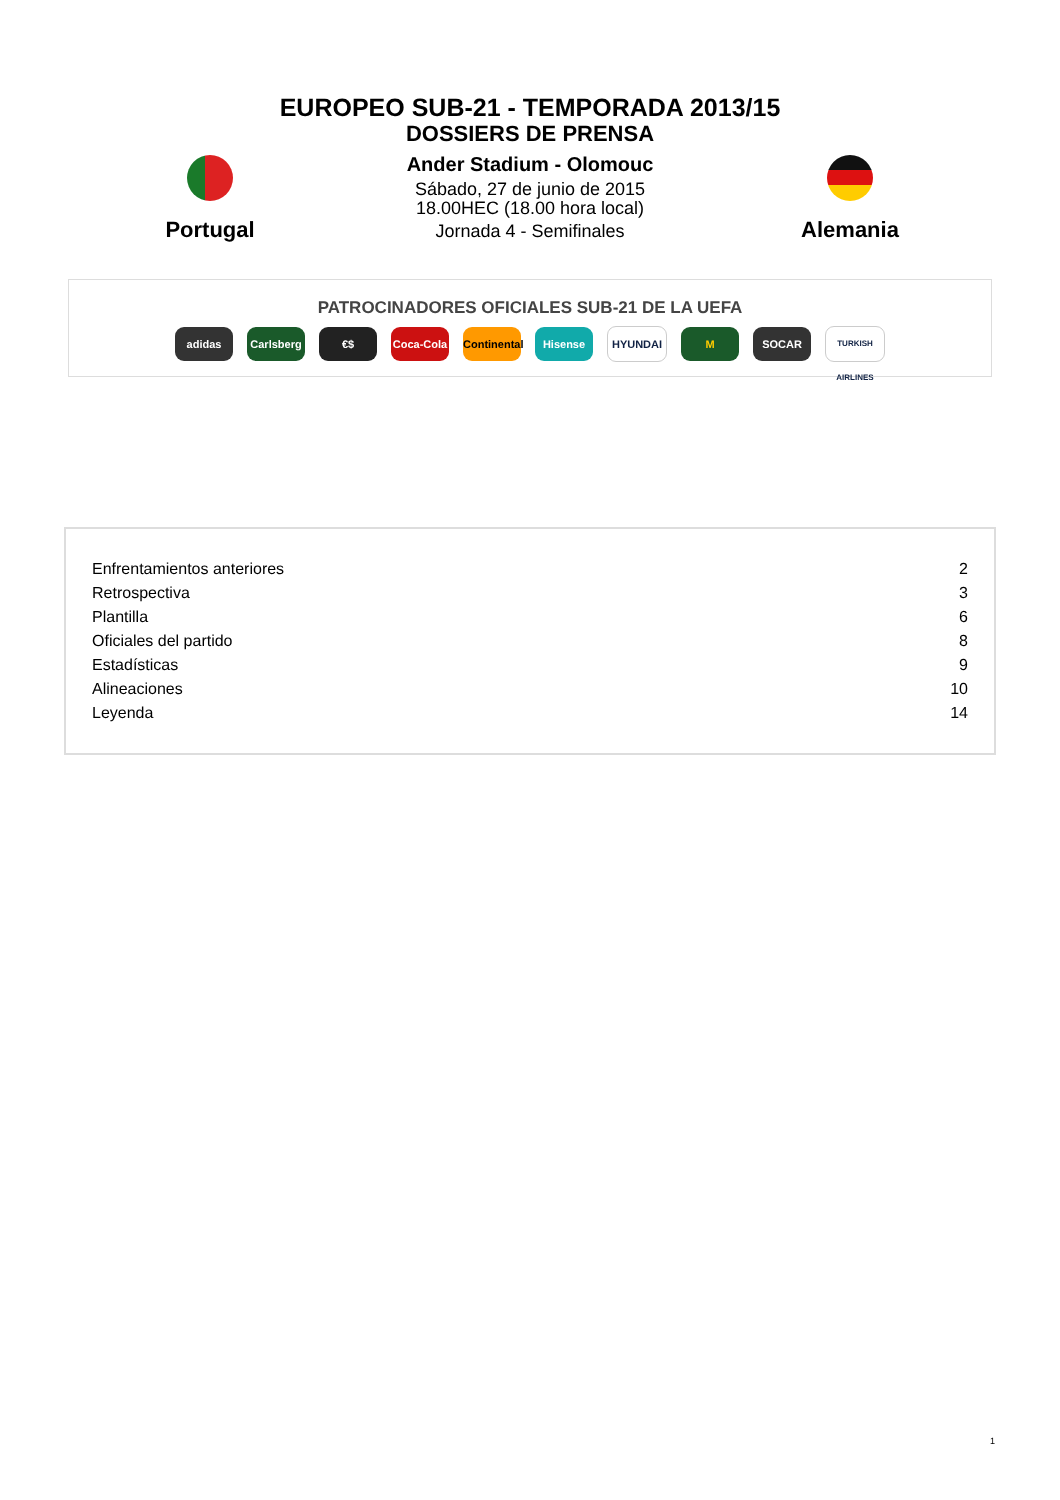EUROPEO SUB-21 - TEMPORADA 2013/15
DOSSIERS DE PRENSA
Portugal
Ander Stadium - Olomouc
Sábado, 27 de junio de 2015
18.00HEC (18.00 hora local)
Jornada 4 - Semifinales
Alemania
PATROCINADORES OFICIALES SUB-21 DE LA UEFA
adidas Carlsberg €$ Coca-Cola Continental Hisense HYUNDAI M SOCAR TURKISH AIRLINES
| Enfrentamientos anteriores | 2 |
| Retrospectiva | 3 |
| Plantilla | 6 |
| Oficiales del partido | 8 |
| Estadísticas | 9 |
| Alineaciones | 10 |
| Leyenda | 14 |
1